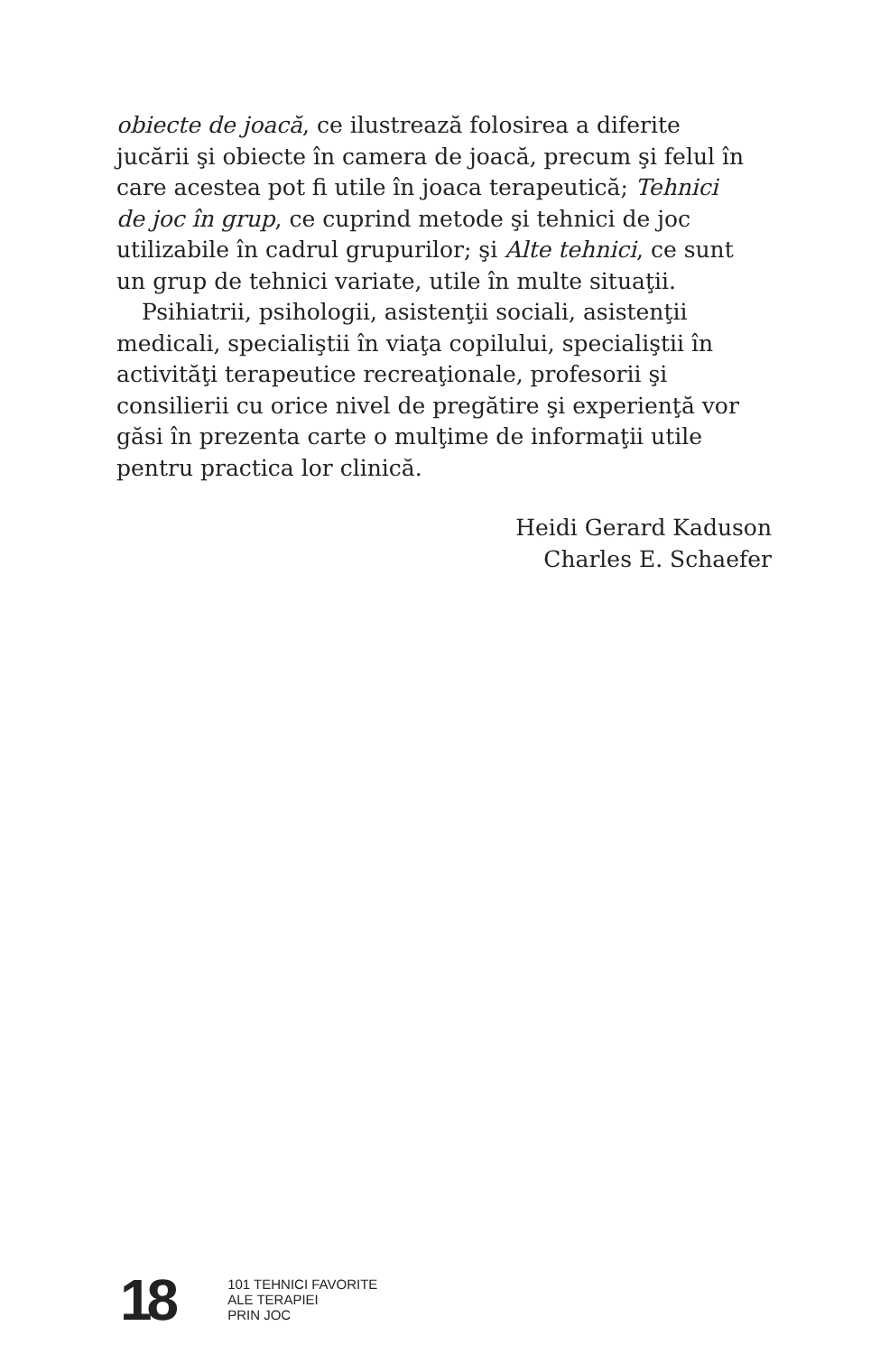obiecte de joacă, ce ilustrează folosirea a diferite jucării şi obiecte în camera de joacă, precum şi felul în care acestea pot fi utile în joaca terapeutică; Tehnici de joc în grup, ce cuprind metode şi tehnici de joc utilizabile în cadrul grupurilor; şi Alte tehnici, ce sunt un grup de tehnici variate, utile în multe situaţii.
Psihiatrii, psihologii, asistenţii sociali, asistenţii medicali, specialiştii în viaţa copilului, specialiştii în activităţi terapeutice recreaţionale, profesorii şi consilierii cu orice nivel de pregătire şi experienţă vor găsi în prezenta carte o mulţime de informaţii utile pentru practica lor clinică.
Heidi Gerard Kaduson
Charles E. Schaefer
18
101 TEHNICI FAVORITE
ALE TERAPIEI
PRIN JOC